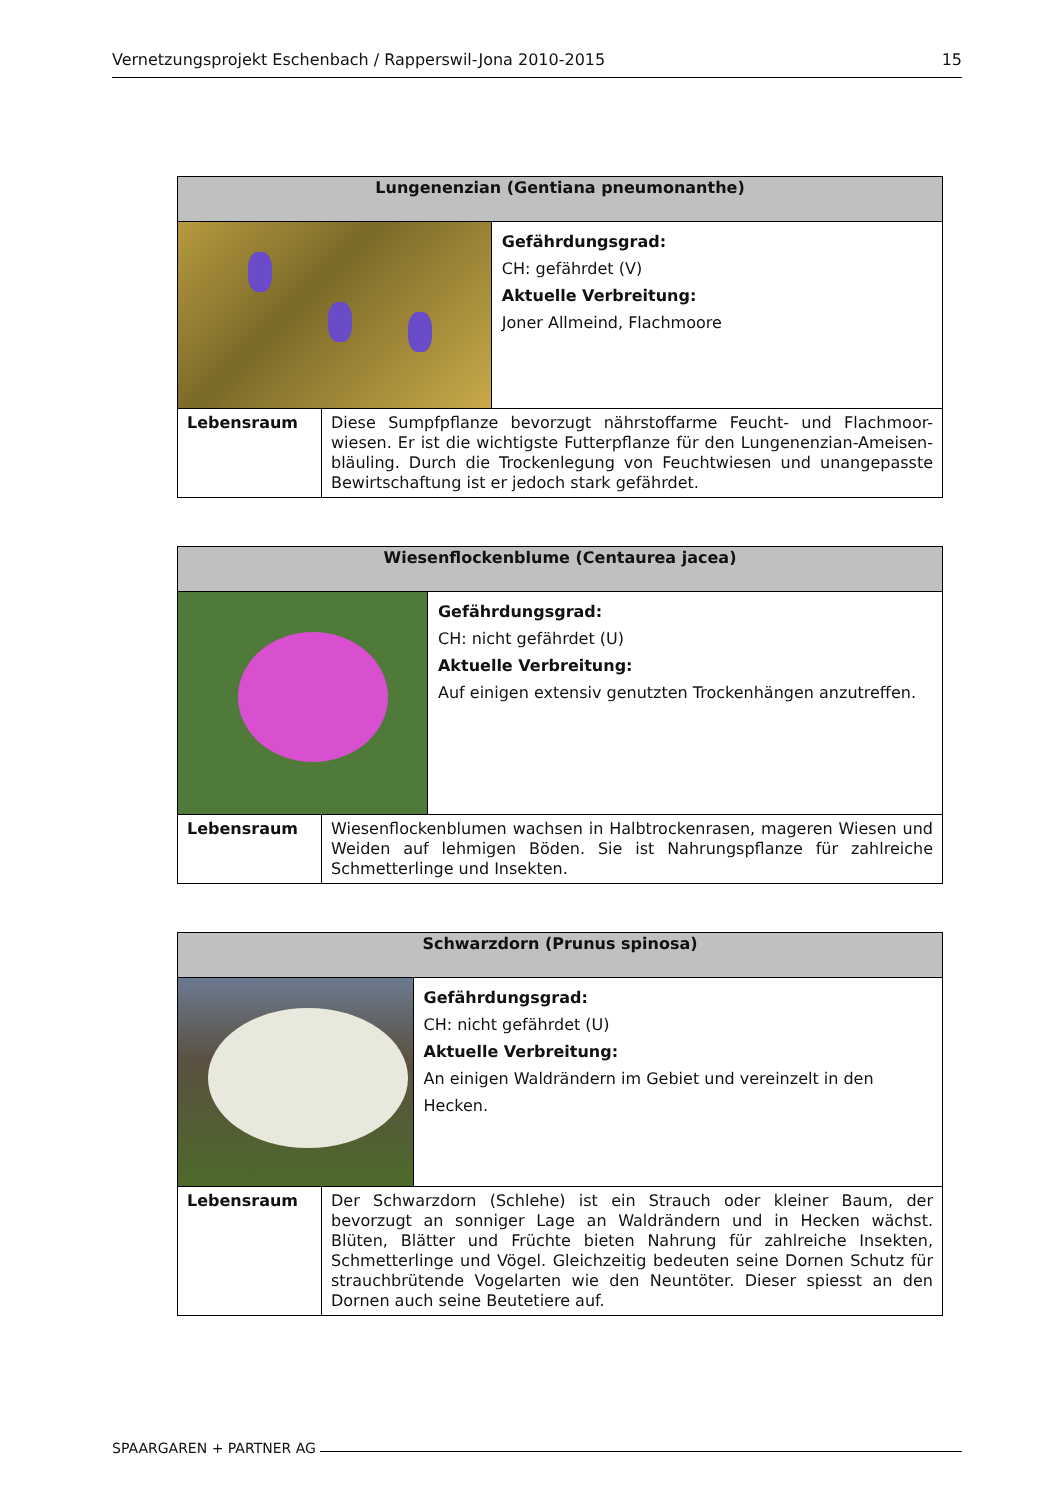Vernetzungsprojekt Eschenbach / Rapperswil-Jona 2010-2015
15
| Lungenenzian (Gentiana pneumonanthe) | | |
| --- | --- | --- |
| | | Gefährdungsgrad: CH: gefährdet (V) Aktuelle Verbreitung: Joner Allmeind, Flachmoore |
| Lebensraum | Diese Sumpfpflanze bevorzugt nährstoffarme Feucht- und Flachmoor-wiesen. Er ist die wichtigste Futterpflanze für den Lungenenzian-Ameisen-bläuling. Durch die Trockenlegung von Feuchtwiesen und unangepasste Bewirtschaftung ist er jedoch stark gefährdet. | |
| Wiesenflockenblume (Centaurea jacea) | | |
| --- | --- | --- |
| | | Gefährdungsgrad: CH: nicht gefährdet (U) Aktuelle Verbreitung: Auf einigen extensiv genutzten Trockenhängen anzutreffen. |
| Lebensraum | Wiesenflockenblumen wachsen in Halbtrockenrasen, mageren Wiesen und Weiden auf lehmigen Böden. Sie ist Nahrungspflanze für zahlreiche Schmetterlinge und Insekten. | |
| Schwarzdorn (Prunus spinosa) | | |
| --- | --- | --- |
| | | Gefährdungsgrad: CH: nicht gefährdet (U) Aktuelle Verbreitung: An einigen Waldrändern im Gebiet und vereinzelt in den Hecken. |
| Lebensraum | Der Schwarzdorn (Schlehe) ist ein Strauch oder kleiner Baum, der bevorzugt an sonniger Lage an Waldrändern und in Hecken wächst. Blüten, Blätter und Früchte bieten Nahrung für zahlreiche Insekten, Schmetterlinge und Vögel. Gleichzeitig bedeuten seine Dornen Schutz für strauchbrütende Vogelarten wie den Neuntöter. Dieser spiesst an den Dornen auch seine Beutetiere auf. | |
SPAARGAREN + PARTNER AG